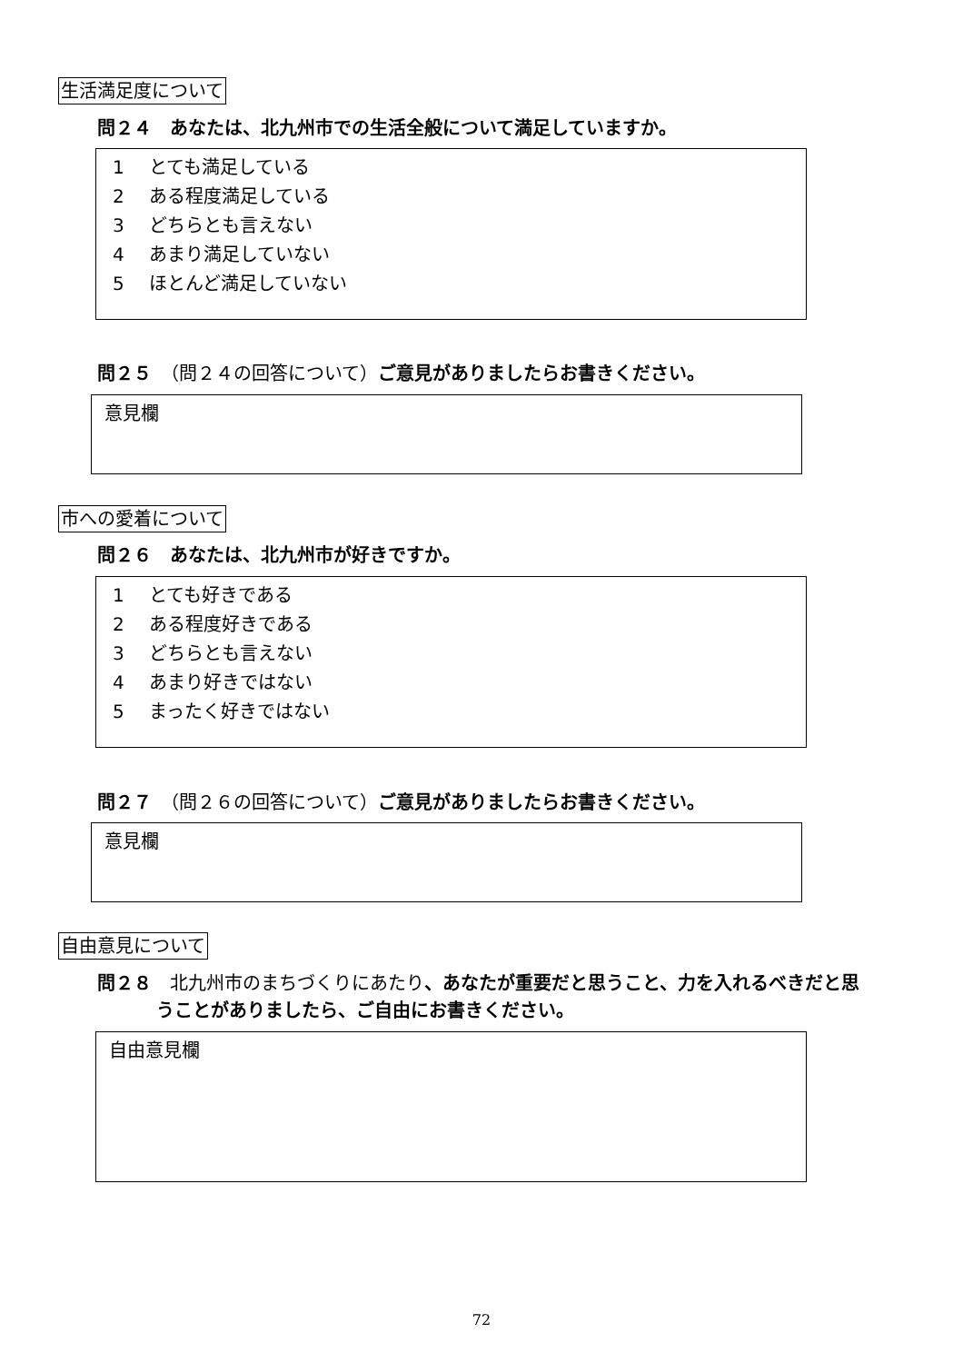生活満足度について
問２４　あなたは、北九州市での生活全般について満足していますか。
1 とても満足している
2 ある程度満足している
3 どちらとも言えない
4 あまり満足していない
5 ほとんど満足していない
問２５　（問２４の回答について）ご意見がありましたらお書きください。
意見欄
市への愛着について
問２６　あなたは、北九州市が好きですか。
1 とても好きである
2 ある程度好きである
3 どちらとも言えない
4 あまり好きではない
5 まったく好きではない
問２７　（問２６の回答について）ご意見がありましたらお書きください。
意見欄
自由意見について
問２８　北九州市のまちづくりにあたり、あなたが重要だと思うこと、力を入れるべきだと思
うことがありましたら、ご自由にお書きください。
自由意見欄
72